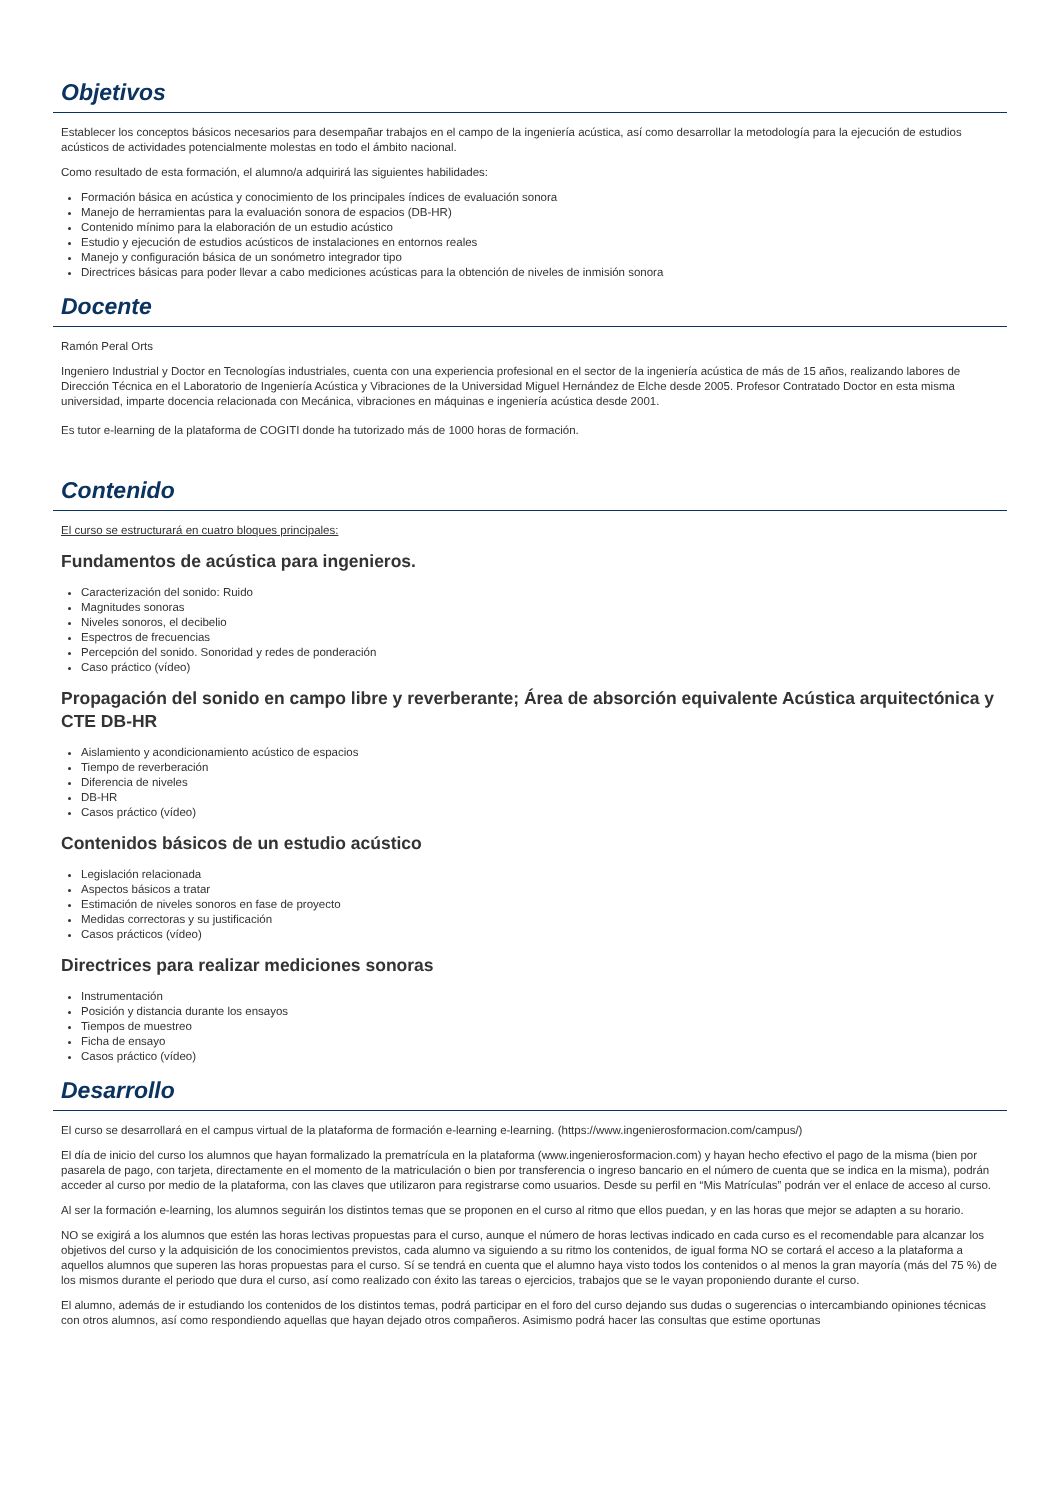Objetivos
Establecer los conceptos básicos necesarios para desempañar trabajos en el campo de la ingeniería acústica, así como desarrollar la metodología para la ejecución de estudios acústicos de actividades potencialmente molestas en todo el ámbito nacional.
Como resultado de esta formación, el alumno/a adquirirá las siguientes habilidades:
Formación básica en acústica y conocimiento de los principales índices de evaluación sonora
Manejo de herramientas para la evaluación sonora de espacios (DB-HR)
Contenido mínimo para la elaboración de un estudio acústico
Estudio y ejecución de estudios acústicos de instalaciones en entornos reales
Manejo y configuración básica de un sonómetro integrador tipo
Directrices básicas para poder llevar a cabo mediciones acústicas para la obtención de niveles de inmisión sonora
Docente
Ramón Peral Orts
Ingeniero Industrial y Doctor en Tecnologías industriales, cuenta con una experiencia profesional en el sector de la ingeniería acústica de más de 15 años, realizando labores de Dirección Técnica en el Laboratorio de Ingeniería Acústica y Vibraciones de la Universidad Miguel Hernández de Elche desde 2005. Profesor Contratado Doctor en esta misma universidad, imparte docencia relacionada con Mecánica, vibraciones en máquinas e ingeniería acústica desde 2001.
Es tutor e-learning de la plataforma de COGITI donde ha tutorizado más de 1000 horas de formación.
Contenido
El curso se estructurará en cuatro bloques principales:
Fundamentos de acústica para ingenieros.
Caracterización del sonido: Ruido
Magnitudes sonoras
Niveles sonoros, el decibelio
Espectros de frecuencias
Percepción del sonido. Sonoridad y redes de ponderación
Caso práctico (vídeo)
Propagación del sonido en campo libre y reverberante; Área de absorción equivalente Acústica arquitectónica y CTE DB-HR
Aislamiento y acondicionamiento acústico de espacios
Tiempo de reverberación
Diferencia de niveles
DB-HR
Casos práctico (vídeo)
Contenidos básicos de un estudio acústico
Legislación relacionada
Aspectos básicos a tratar
Estimación de niveles sonoros en fase de proyecto
Medidas correctoras y su justificación
Casos prácticos (vídeo)
Directrices para realizar mediciones sonoras
Instrumentación
Posición y distancia durante los ensayos
Tiempos de muestreo
Ficha de ensayo
Casos práctico (vídeo)
Desarrollo
El curso se desarrollará en el campus virtual de la plataforma de formación e-learning e-learning. (https://www.ingenierosformacion.com/campus/)
El día de inicio del curso los alumnos que hayan formalizado la prematrícula en la plataforma (www.ingenierosformacion.com) y hayan hecho efectivo el pago de la misma (bien por pasarela de pago, con tarjeta, directamente en el momento de la matriculación o bien por transferencia o ingreso bancario en el número de cuenta que se indica en la misma), podrán acceder al curso por medio de la plataforma, con las claves que utilizaron para registrarse como usuarios. Desde su perfil en “Mis Matrículas” podrán ver el enlace de acceso al curso.
Al ser la formación e-learning, los alumnos seguirán los distintos temas que se proponen en el curso al ritmo que ellos puedan, y en las horas que mejor se adapten a su horario.
NO se exigirá a los alumnos que estén las horas lectivas propuestas para el curso, aunque el número de horas lectivas indicado en cada curso es el recomendable para alcanzar los objetivos del curso y la adquisición de los conocimientos previstos, cada alumno va siguiendo a su ritmo los contenidos, de igual forma NO se cortará el acceso a la plataforma a aquellos alumnos que superen las horas propuestas para el curso. Sí se tendrá en cuenta que el alumno haya visto todos los contenidos o al menos la gran mayoría (más del 75 %) de los mismos durante el periodo que dura el curso, así como realizado con éxito las tareas o ejercicios, trabajos que se le vayan proponiendo durante el curso.
El alumno, además de ir estudiando los contenidos de los distintos temas, podrá participar en el foro del curso dejando sus dudas o sugerencias o intercambiando opiniones técnicas con otros alumnos, así como respondiendo aquellas que hayan dejado otros compañeros. Asimismo podrá hacer las consultas que estime oportunas